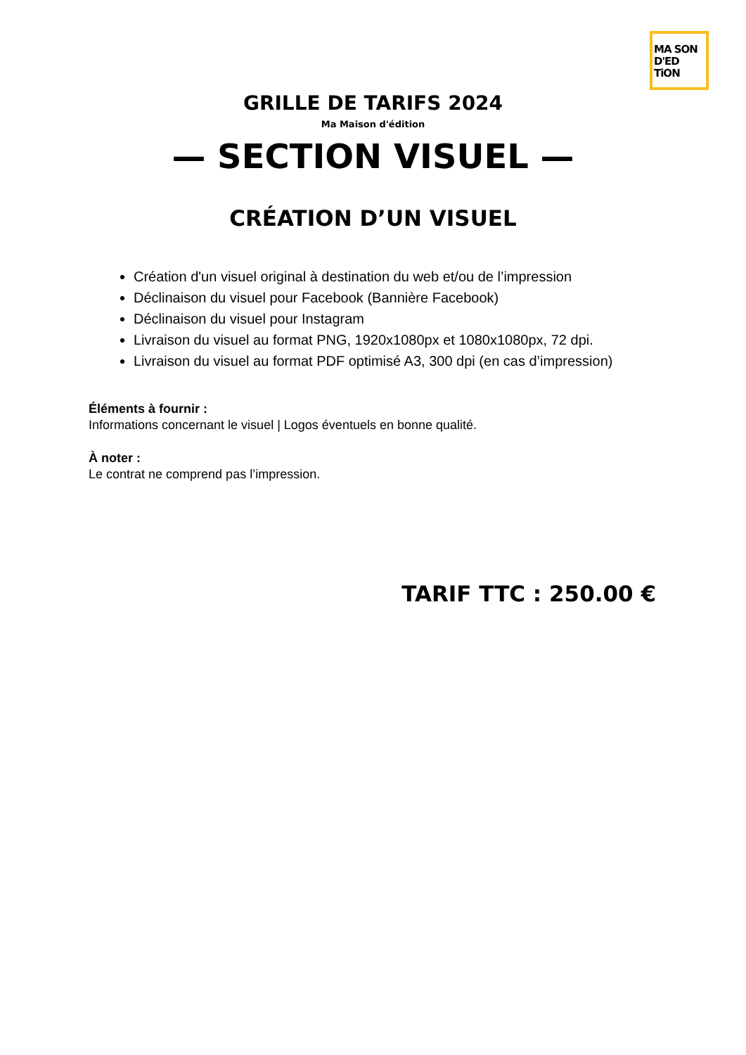MA SON
D'ED TiON
GRILLE DE TARIFS 2024
Ma Maison d'édition
— SECTION VISUEL —
CRÉATION D’UN VISUEL
Création d'un visuel original à destination du web et/ou de l’impression
Déclinaison du visuel pour Facebook (Bannière Facebook)
Déclinaison du visuel pour Instagram
Livraison du visuel au format PNG, 1920x1080px et 1080x1080px, 72 dpi.
Livraison du visuel au format PDF optimisé A3, 300 dpi (en cas d’impression)
Éléments à fournir :
Informations concernant le visuel | Logos éventuels en bonne qualité.
À noter :
Le contrat ne comprend pas l’impression.
TARIF TTC : 250.00 €